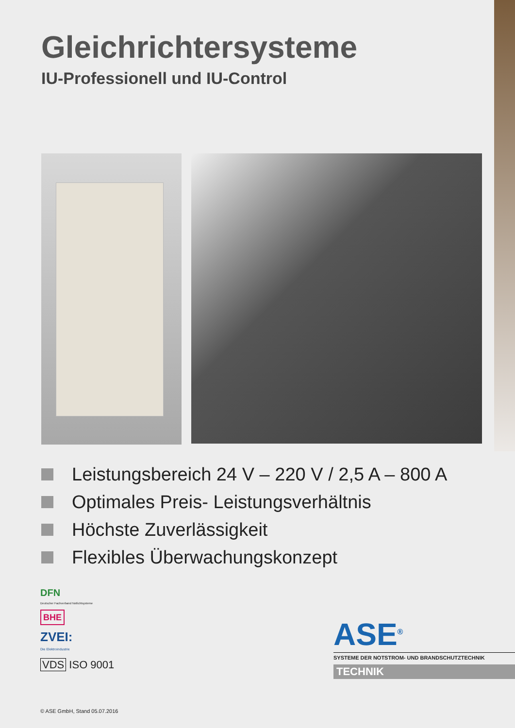Gleichrichtersysteme
IU-Professionell und IU-Control
Leistungsbereich 24 V – 220 V / 2,5 A – 800 A
Optimales Preis- Leistungsverhältnis
Höchste Zuverlässigkeit
Flexibles Überwachungskonzept
DFN
Deutscher Fachverband Notlichtsysteme
BHE
ZVEI:
Die Elektroindustrie
VDS ISO 9001
ASE<sup>®</sup>
SYSTEME DER NOTSTROM- UND BRANDSCHUTZTECHNIK
TECHNIK
© ASE GmbH, Stand 05.07.2016